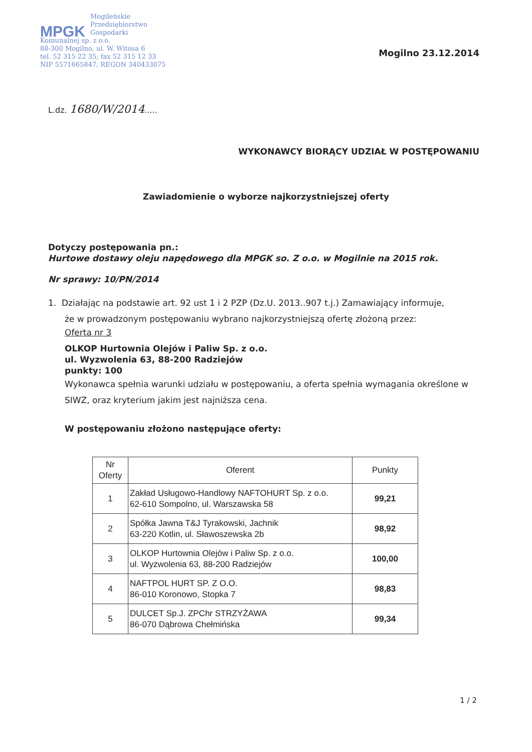MPGK
Mogileńskie
Przedsiębiorstwo
Gospodarki
Komunalnej sp. z o.o.
88-300 Mogilno, ul. W. Witosa 6
tel. 52 315 22 35; fax 52 315 12 33
NIP 5571665847, REGON 340433075
Mogilno 23.12.2014
L.dz. 1680/W/2014.....
WYKONAWCY BIORĄCY UDZIAŁ W POSTĘPOWANIU
Zawiadomienie o wyborze najkorzystniejszej oferty
Dotyczy postępowania pn.:
Hurtowe dostawy oleju napędowego dla MPGK so. Z o.o. w Mogilnie na 2015 rok.
Nr sprawy: 10/PN/2014
1. Działając na podstawie art. 92 ust 1 i 2 PZP (Dz.U. 2013..907 t.j.) Zamawiający informuje,
że w prowadzonym postępowaniu wybrano najkorzystniejszą ofertę złożoną przez:
Oferta nr 3
OLKOP Hurtownia Olejów i Paliw Sp. z o.o.
ul. Wyzwolenia 63, 88-200 Radziejów
punkty: 100
Wykonawca spełnia warunki udziału w postępowaniu, a oferta spełnia wymagania określone w SIWZ, oraz kryterium jakim jest najniższa cena.
W postępowaniu złożono następujące oferty:
| Nr Oferty | Oferent | Punkty |
| --- | --- | --- |
| 1 | Zakład Usługowo-Handlowy NAFTOHURT Sp. z o.o. 62-610 Sompolno, ul. Warszawska 58 | 99,21 |
| 2 | Spółka Jawna T&J Tyrakowski, Jachnik 63-220 Kotlin, ul. Sławoszewska 2b | 98,92 |
| 3 | OLKOP Hurtownia Olejów i Paliw Sp. z o.o. ul. Wyzwolenia 63, 88-200 Radziejów | 100,00 |
| 4 | NAFTPOL HURT SP. Z O.O. 86-010 Koronowo, Stopka 7 | 98,83 |
| 5 | DULCET Sp.J. ZPChr STRZYŻAWA 86-070 Dąbrowa Chełmińska | 99,34 |
1 / 2